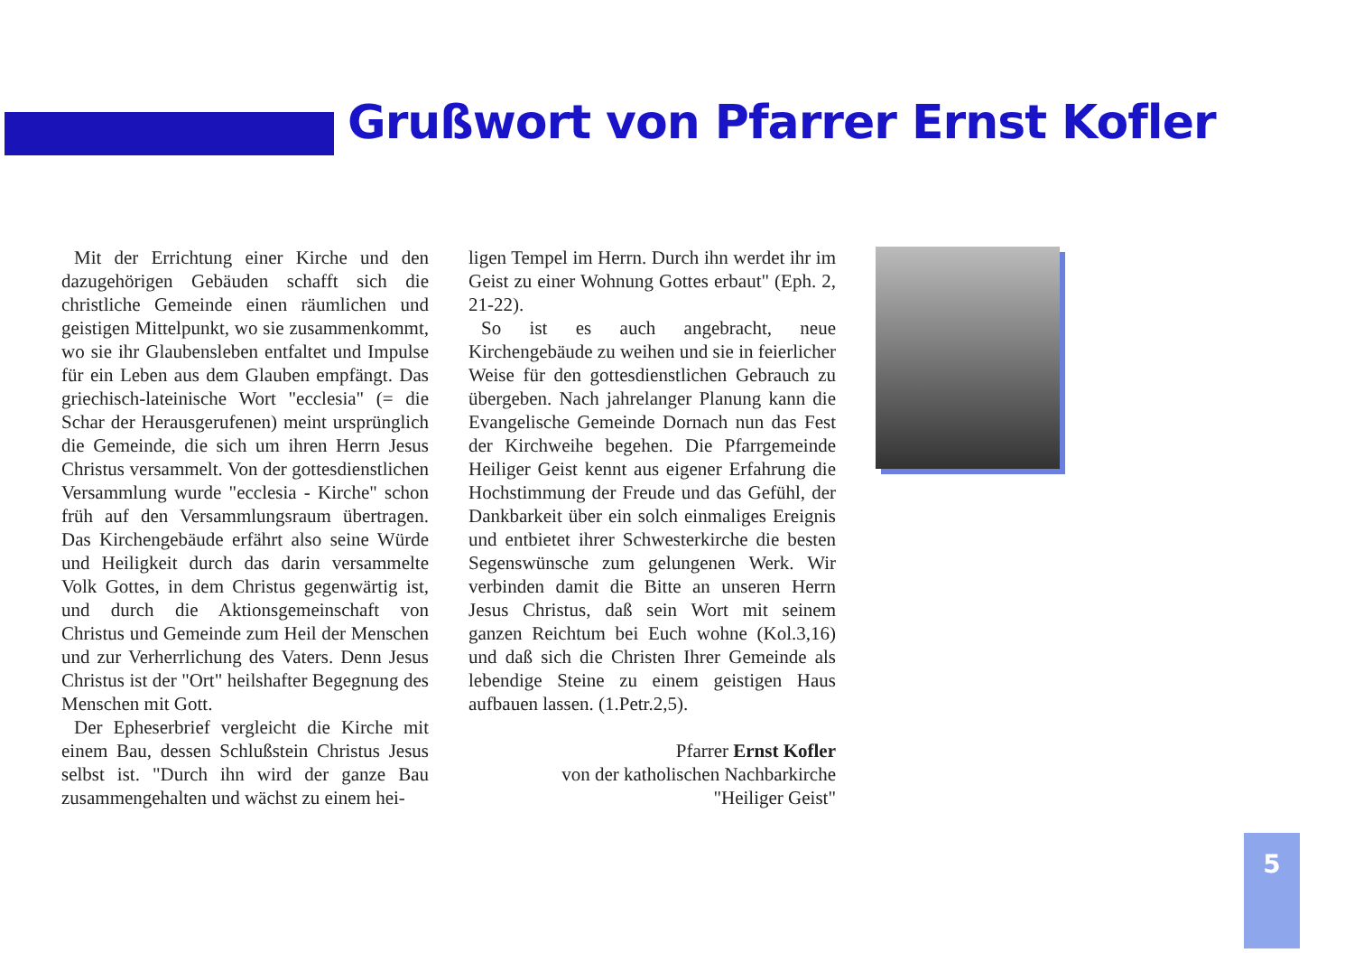Grußwort von Pfarrer Ernst Kofler
Mit der Errichtung einer Kirche und den dazugehörigen Gebäuden schafft sich die christliche Gemeinde einen räumlichen und geistigen Mittelpunkt, wo sie zusammenkommt, wo sie ihr Glaubensleben entfaltet und Impulse für ein Leben aus dem Glauben empfängt. Das griechisch-lateinische Wort "ecclesia" (= die Schar der Herausgerufenen) meint ursprünglich die Gemeinde, die sich um ihren Herrn Jesus Christus versammelt. Von der gottesdienstlichen Versammlung wurde "ecclesia - Kirche" schon früh auf den Versammlungsraum übertragen. Das Kirchengebäude erfährt also seine Würde und Heiligkeit durch das darin versammelte Volk Gottes, in dem Christus gegenwärtig ist, und durch die Aktionsgemeinschaft von Christus und Gemeinde zum Heil der Menschen und zur Verherrlichung des Vaters. Denn Jesus Christus ist der "Ort" heilshafter Begegnung des Menschen mit Gott.
Der Epheserbrief vergleicht die Kirche mit einem Bau, dessen Schlußstein Christus Jesus selbst ist. "Durch ihn wird der ganze Bau zusammengehalten und wächst zu einem hei-
ligen Tempel im Herrn. Durch ihn werdet ihr im Geist zu einer Wohnung Gottes erbaut" (Eph. 2, 21-22).
So ist es auch angebracht, neue Kirchengebäude zu weihen und sie in feierlicher Weise für den gottesdienstlichen Gebrauch zu übergeben. Nach jahrelanger Planung kann die Evangelische Gemeinde Dornach nun das Fest der Kirchweihe begehen. Die Pfarrgemeinde Heiliger Geist kennt aus eigener Erfahrung die Hochstimmung der Freude und das Gefühl, der Dankbarkeit über ein solch einmaliges Ereignis und entbietet ihrer Schwesterkirche die besten Segenswünsche zum gelungenen Werk. Wir verbinden damit die Bitte an unseren Herrn Jesus Christus, daß sein Wort mit seinem ganzen Reichtum bei Euch wohne (Kol.3,16) und daß sich die Christen Ihrer Gemeinde als lebendige Steine zu einem geistigen Haus aufbauen lassen. (1.Petr.2,5).
Pfarrer Ernst Kofler
von der katholischen Nachbarkirche
"Heiliger Geist"
5